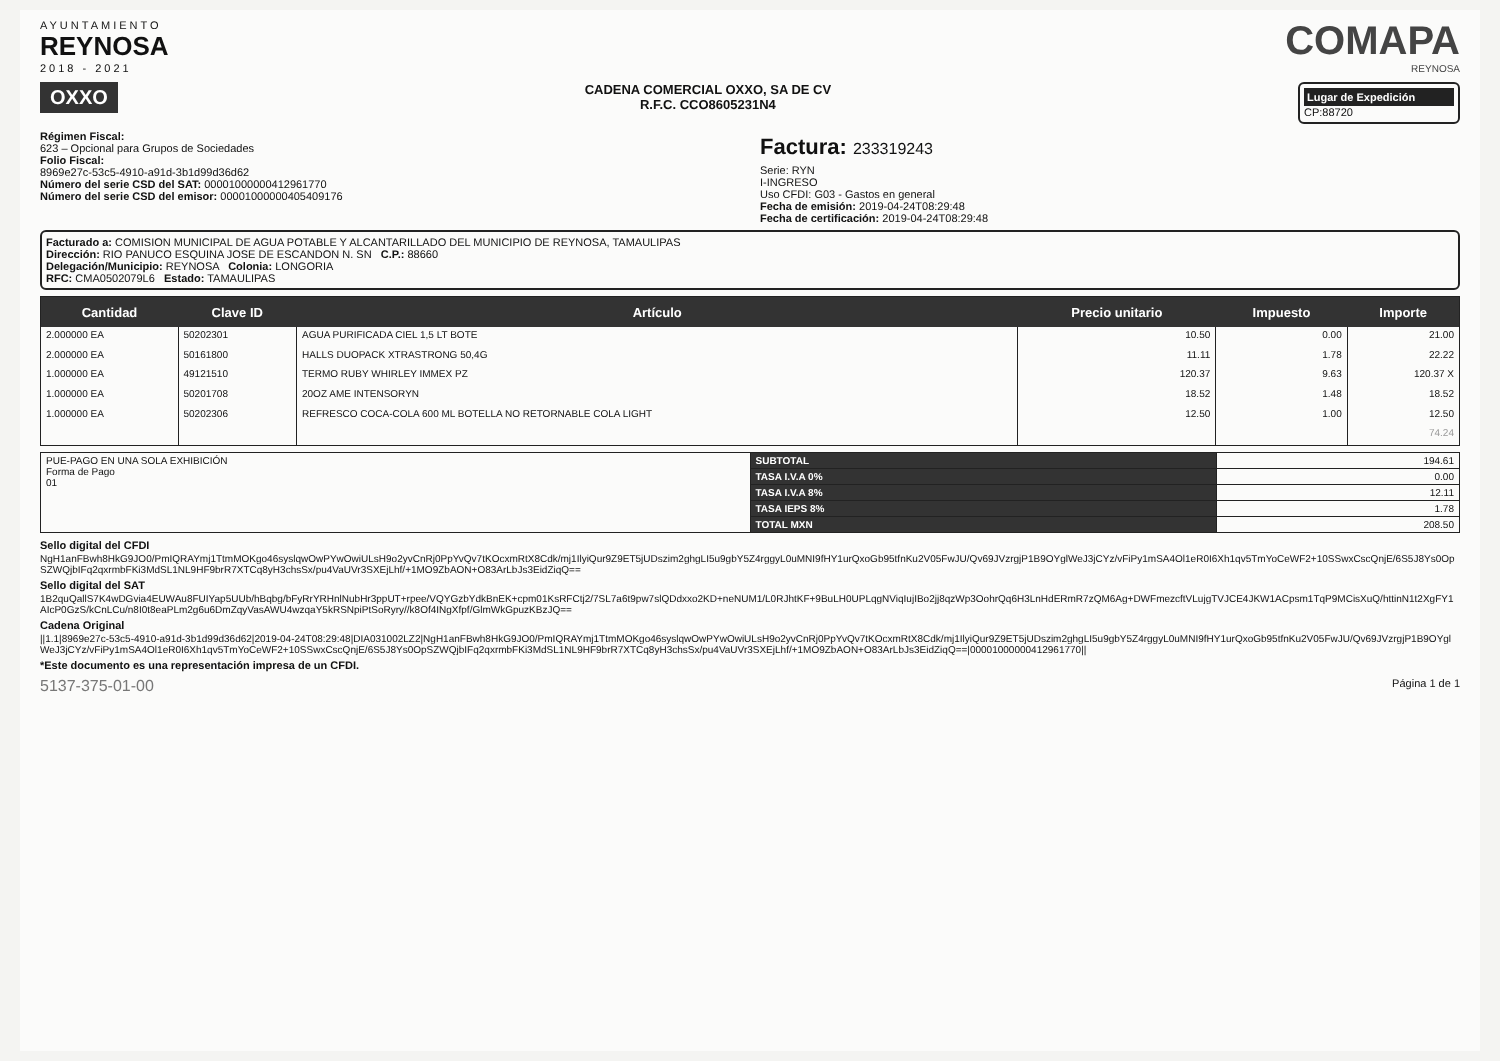AYUNTAMIENTO
REYNOSA
2018 - 2021
COMAPA
REYNOSA
OXXO
CADENA COMERCIAL OXXO, SA DE CV
R.F.C. CCO8605231N4
Lugar de Expedición
CP:88720
Régimen Fiscal:
623 – Opcional para Grupos de Sociedades
Folio Fiscal:
8969e27c-53c5-4910-a91d-3b1d99d36d62
Número del serie CSD del SAT: 00001000000412961770
Número del serie CSD del emisor: 00001000000405409176
Factura: 233319243
Serie: RYN
I-INGRESO
Uso CFDI: G03 - Gastos en general
Fecha de emisión: 2019-04-24T08:29:48
Fecha de certificación: 2019-04-24T08:29:48
Facturado a: COMISION MUNICIPAL DE AGUA POTABLE Y ALCANTARILLADO DEL MUNICIPIO DE REYNOSA, TAMAULIPAS
Dirección: RIO PANUCO ESQUINA JOSE DE ESCANDON N. SN C.P.: 88660
Delegación/Municipio: REYNOSA Colonia: LONGORIA
RFC: CMA0502079L6 Estado: TAMAULIPAS
| Cantidad | Clave ID | Artículo | Precio unitario | Impuesto | Importe |
| --- | --- | --- | --- | --- | --- |
| 2.000000 EA | 50202301 | AGUA PURIFICADA CIEL 1,5 LT BOTE | 10.50 | 0.00 | 21.00 |
| 2.000000 EA | 50161800 | HALLS DUOPACK XTRASTRONG 50,4G | 11.11 | 1.78 | 22.22 |
| 1.000000 EA | 49121510 | TERMO RUBY WHIRLEY IMMEX PZ | 120.37 | 9.63 | 120.37 X |
| 1.000000 EA | 50201708 | 20OZ AME INTENSORYN | 18.52 | 1.48 | 18.52 |
| 1.000000 EA | 50202306 | REFRESCO COCA-COLA 600 ML BOTELLA NO RETORNABLE COLA LIGHT | 12.50 | 1.00 | 12.50 |
| | | | | | 74.24 |
| PUE-PAGO EN UNA SOLA EXHIBICIÓN Forma de Pago 01 | SUBTOTAL | 194.61 |
| | TASA I.V.A 0% | 0.00 |
| | TASA I.V.A 8% | 12.11 |
| | TASA IEPS 8% | 1.78 |
| | TOTAL MXN | 208.50 |
Sello digital del CFDI
NgH1anFBwh8HkG9JO0/PmIQRAYmj1TtmMOKgo46syslqwOwPYwOwiULsH9o2yvCnRj0PpYvQv7tKOcxmRtX8Cdk/mj1IlyiQur9Z9ET5jUDszim2ghgLI5u9gbY5Z4rggyL0uMNI9fHY1urQxoGb95tfnKu2V05FwJU/Qv69JVzrgjP1B9OYglWeJ3jCYz/vFiPy1mSA4Ol1eR0I6Xh1qv5TmYoCeWF2+10SSwxCscQnjE/6S5J8Ys0OpSZWQjbIFq2qxrmbFKi3MdSL1NL9HF9brR7XTCq8yH3chsSx/pu4VaUVr3SXEjLhf/+1MO9ZbAON+O83ArLbJs3EidZiqQ==
Sello digital del SAT
1B2quQallS7K4wDGvia4EUWAu8FUIYap5UUb/hBqbg/bFyRrYRHnlNubHr3ppUT+rpee/VQYGzbYdkBnEK+cpm01KsRFCtj2/7SL7a6t9pw7slQDdxxo2KD+neNUM1/L0RJhtKF+9BuLH0UPLqgNViqIujIBo2jj8qzWp3OohrQq6H3LnHdERmR7zQM6Ag+DWFmezcftVLujgTVJCE4JKW1ACpsm1TqP9MCisXuQ/httinN1t2XgFY1AIcP0GzS/kCnLCu/n8I0t8eaPLm2g6u6DmZqyVasAWU4wzqaY5kRSNpiPtSoRyry//k8Of4INgXfpf/GlmWkGpuzKBzJQ==
Cadena Original
||1.1|8969e27c-53c5-4910-a91d-3b1d99d36d62|2019-04-24T08:29:48|DIA031002LZ2|NgH1anFBwh8HkG9JO0/PmIQRAYmj1TtmMOKgo46syslqwOwPYwOwiULsH9o2yvCnRj0PpYvQv7tKOcxmRtX8Cdk/mj1IlyiQur9Z9ET5jUDszim2ghgLI5u9gbY5Z4rggyL0uMNI9fHY1urQxoGb95tfnKu2V05FwJU/Qv69JVzrgjP1B9OYglWeJ3jCYz/vFiPy1mSA4Ol1eR0I6Xh1qv5TmYoCeWF2+10SSwxCscQnjE/6S5J8Ys0OpSZWQjbIFq2qxrmbFKi3MdSL1NL9HF9brR7XTCq8yH3chsSx/pu4VaUVr3SXEjLhf/+1MO9ZbAON+O83ArLbJs3EidZiqQ==|00001000000412961770||
*Este documento es una representación impresa de un CFDI.
5137-375-01-00 Página 1 de 1